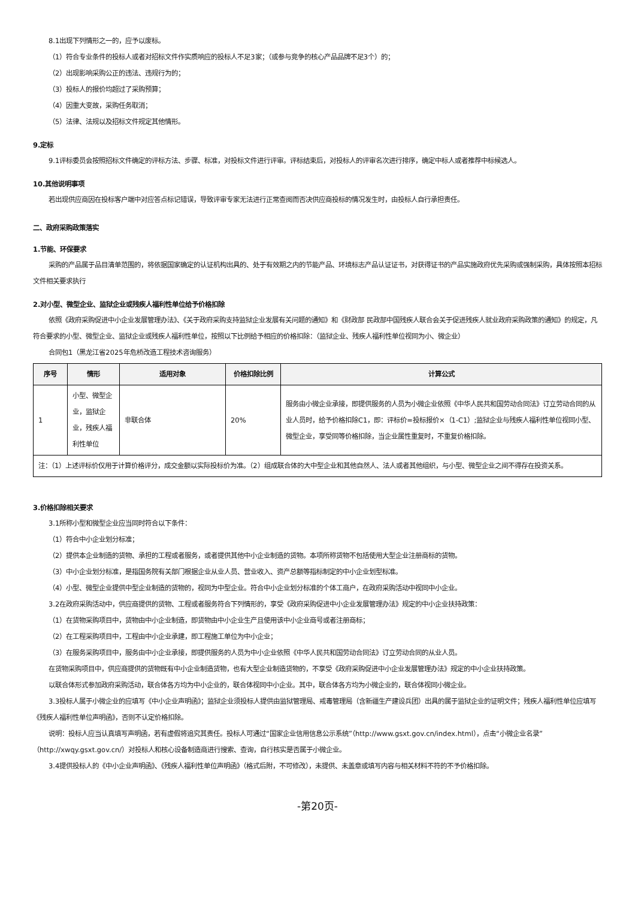8.1出现下列情形之一的，应予以废标。
（1）符合专业条件的投标人或者对招标文件作实质响应的投标人不足3家；（或参与竞争的核心产品品牌不足3个）的；
（2）出现影响采购公正的违法、违规行为的；
（3）投标人的报价均超过了采购预算；
（4）因重大变故，采购任务取消；
（5）法律、法规以及招标文件规定其他情形。
9.定标
9.1评标委员会按照招标文件确定的评标方法、步骤、标准，对投标文件进行评审。评标结束后，对投标人的评审名次进行排序，确定中标人或者推荐中标候选人。
10.其他说明事项
若出现供应商因在投标客户端中对应答点标记错误，导致评审专家无法进行正常查阅而否决供应商投标的情况发生时，由投标人自行承担责任。
二、政府采购政策落实
1.节能、环保要求
采购的产品属于品目清单范围的，将依据国家确定的认证机构出具的、处于有效期之内的节能产品、环境标志产品认证证书，对获得证书的产品实施政府优先采购或强制采购，具体按照本招标文件相关要求执行
2.对小型、微型企业、监狱企业或残疾人福利性单位给予价格扣除
依照《政府采购促进中小企业发展管理办法》、《关于政府采购支持监狱企业发展有关问题的通知》和《财政部 民政部中国残疾人联合会关于促进残疾人就业政府采购政策的通知》的规定，凡符合要求的小型、微型企业、监狱企业或残疾人福利性单位，按照以下比例给予相应的价格扣除：（监狱企业、残疾人福利性单位视同为小、微企业）
合同包1（黑龙江省2025年危桥改造工程技术咨询服务）
| 序号 | 情形 | 适用对象 | 价格扣除比例 | 计算公式 |
| --- | --- | --- | --- | --- |
| 1 | 小型、微型企业，监狱企业，残疾人福利性单位 | 非联合体 | 20% | 服务由小微企业承接，即提供服务的人员为小微企业依照《中华人民共和国劳动合同法》订立劳动合同的从业人员时，给予价格扣除C1，即：评标价=投标报价×（1-C1）;监狱企业与残疾人福利性单位视同小型、微型企业，享受同等价格扣除，当企业属性重复时，不重复价格扣除。 |
| 注：（1）上述评标价仅用于计算价格评分，成交金额以实际投标价为准。（2）组成联合体的大中型企业和其他自然人、法人或者其他组织，与小型、微型企业之间不得存在投资关系。 | | | | |
3.价格扣除相关要求
3.1所称小型和微型企业应当同时符合以下条件：
（1）符合中小企业划分标准；
（2）提供本企业制造的货物、承担的工程或者服务，或者提供其他中小企业制造的货物。本项所称货物不包括使用大型企业注册商标的货物。
（3）中小企业划分标准，是指国务院有关部门根据企业从业人员、营业收入、资产总额等指标制定的中小企业划型标准。
（4）小型、微型企业提供中型企业制造的货物的，视同为中型企业。符合中小企业划分标准的个体工商户，在政府采购活动中视同中小企业。
3.2在政府采购活动中，供应商提供的货物、工程或者服务符合下列情形的，享受《政府采购促进中小企业发展管理办法》规定的中小企业扶持政策：
（1）在货物采购项目中，货物由中小企业制造，即货物由中小企业生产且使用该中小企业商号或者注册商标；
（2）在工程采购项目中，工程由中小企业承建，即工程施工单位为中小企业；
（3）在服务采购项目中，服务由中小企业承接，即提供服务的人员为中小企业依照《中华人民共和国劳动合同法》订立劳动合同的从业人员。
在货物采购项目中，供应商提供的货物既有中小企业制造货物，也有大型企业制造货物的，不享受《政府采购促进中小企业发展管理办法》规定的中小企业扶持政策。
以联合体形式参加政府采购活动，联合体各方均为中小企业的，联合体视同中小企业。其中，联合体各方均为小微企业的，联合体视同小微企业。
3.3投标人属于小微企业的应填写《中小企业声明函》；监狱企业须投标人提供由监狱管理局、戒毒管理局（含新疆生产建设兵团）出具的属于监狱企业的证明文件；残疾人福利性单位应填写《残疾人福利性单位声明函》，否则不认定价格扣除。
说明：投标人应当认真填写声明函，若有虚假将追究其责任。投标人可通过“国家企业信用信息公示系统”（http://www.gsxt.gov.cn/index.html），点击“小微企业名录”（http://xwqy.gsxt.gov.cn/）对投标人和核心设备制造商进行搜索、查询，自行核实是否属于小微企业。
3.4提供投标人的《中小企业声明函》、《残疾人福利性单位声明函》（格式后附，不可修改），未提供、未盖章或填写内容与相关材料不符的不予价格扣除。
-第20页-